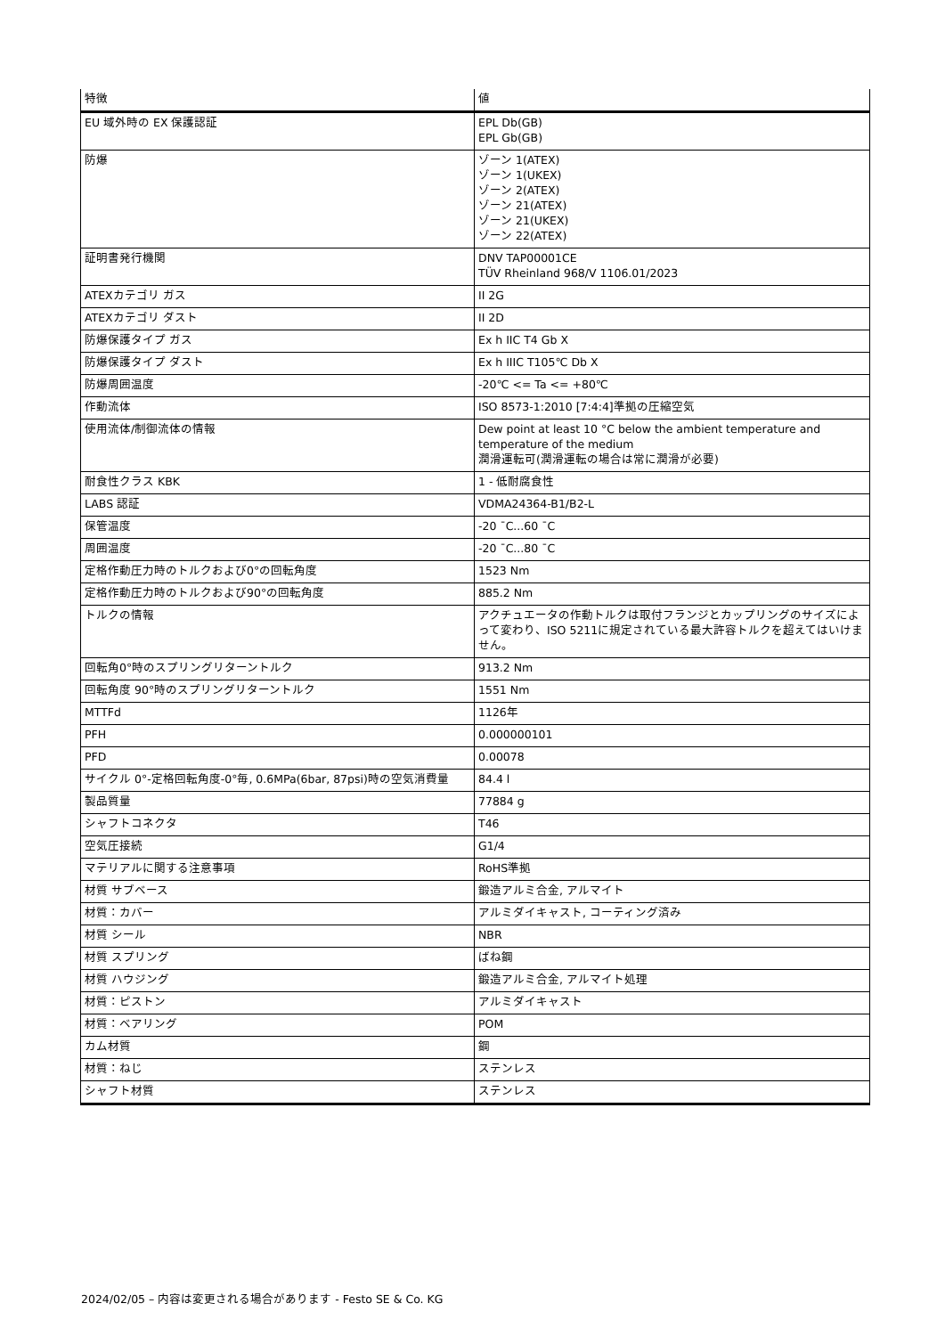| 特徴 | 値 |
| --- | --- |
| EU 域外時の EX 保護認証 | EPL Db(GB) EPL Gb(GB) |
| 防爆 | ゾーン 1(ATEX) ゾーン 1(UKEX) ゾーン 2(ATEX) ゾーン 21(ATEX) ゾーン 21(UKEX) ゾーン 22(ATEX) |
| 証明書発行機関 | DNV TAP00001CE TÜV Rheinland 968/V 1106.01/2023 |
| ATEXカテゴリ ガス | II 2G |
| ATEXカテゴリ ダスト | II 2D |
| 防爆保護タイプ ガス | Ex h IIC T4 Gb X |
| 防爆保護タイプ ダスト | Ex h IIIC T105℃ Db X |
| 防爆周囲温度 | -20℃ <= Ta <= +80℃ |
| 作動流体 | ISO 8573-1:2010 [7:4:4]準拠の圧縮空気 |
| 使用流体/制御流体の情報 | Dew point at least 10 °C below the ambient temperature and temperature of the medium 潤滑運転可(潤滑運転の場合は常に潤滑が必要) |
| 耐食性クラス KBK | 1 - 低耐腐食性 |
| LABS 認証 | VDMA24364-B1/B2-L |
| 保管温度 | -20 ¯C...60 ¯C |
| 周囲温度 | -20 ¯C...80 ¯C |
| 定格作動圧力時のトルクおよび0°の回転角度 | 1523 Nm |
| 定格作動圧力時のトルクおよび90°の回転角度 | 885.2 Nm |
| トルクの情報 | アクチュエータの作動トルクは取付フランジとカップリングのサイズによって変わり、ISO 5211に規定されている最大許容トルクを超えてはいけません。 |
| 回転角0°時のスプリングリターントルク | 913.2 Nm |
| 回転角度 90°時のスプリングリターントルク | 1551 Nm |
| MTTFd | 1126年 |
| PFH | 0.000000101 |
| PFD | 0.00078 |
| サイクル 0°-定格回転角度-0°毎, 0.6MPa(6bar, 87psi)時の空気消費量 | 84.4 l |
| 製品質量 | 77884 g |
| シャフトコネクタ | T46 |
| 空気圧接続 | G1/4 |
| マテリアルに関する注意事項 | RoHS準拠 |
| 材質 サブベース | 鍛造アルミ合金, アルマイト |
| 材質：カバー | アルミダイキャスト, コーティング済み |
| 材質 シール | NBR |
| 材質 スプリング | ばね鋼 |
| 材質 ハウジング | 鍛造アルミ合金, アルマイト処理 |
| 材質：ピストン | アルミダイキャスト |
| 材質：ベアリング | POM |
| カム材質 | 鋼 |
| 材質：ねじ | ステンレス |
| シャフト材質 | ステンレス |
2024/02/05 – 内容は変更される場合があります - Festo SE & Co. KG